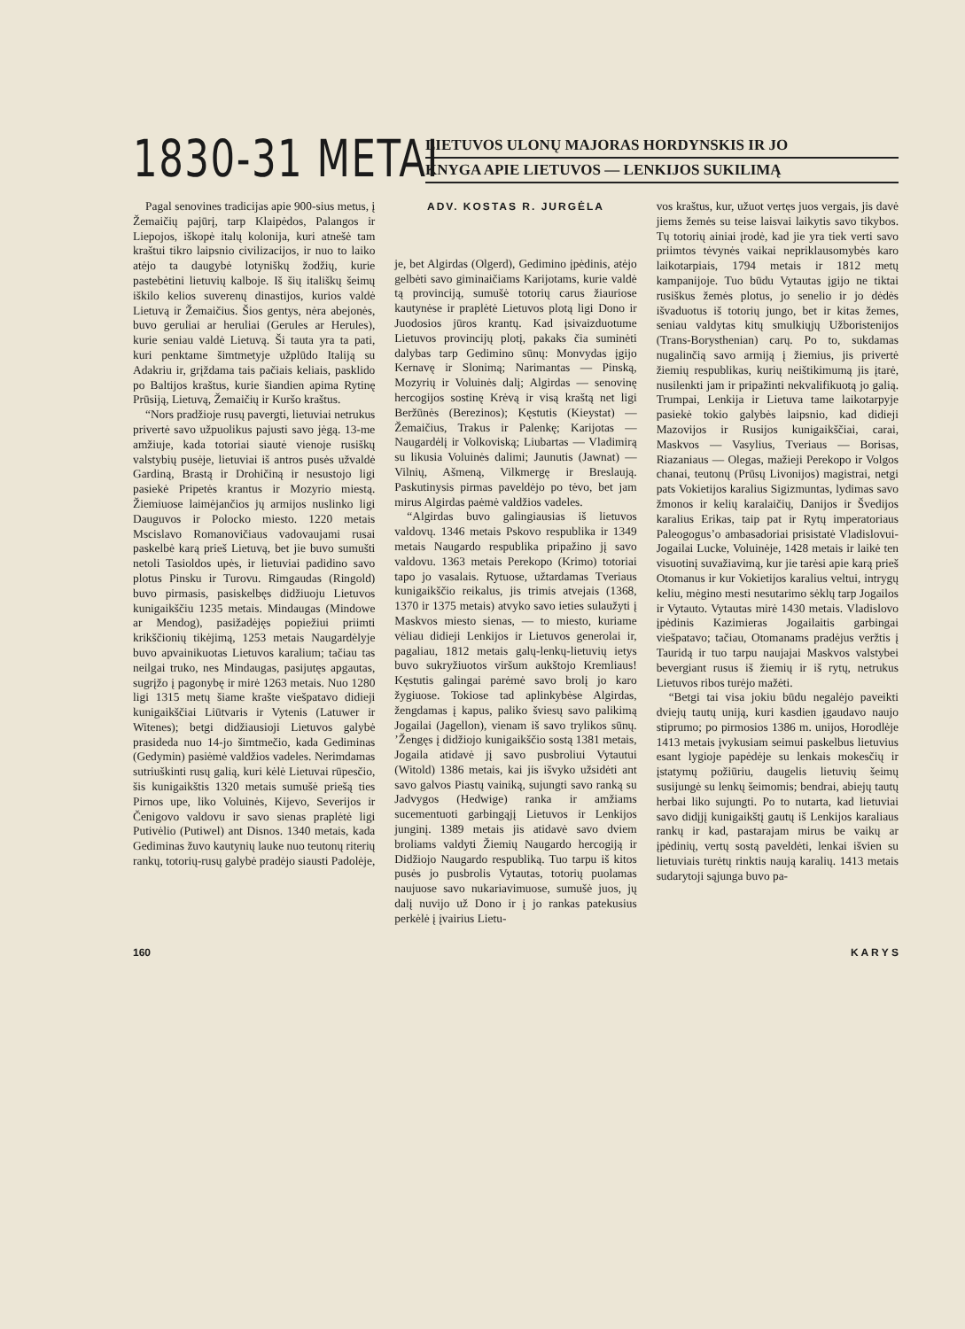1830-31 METAI
LIETUVOS ULONŲ MAJORAS HORDYNSKIS IR JO
KNYGA APIE LIETUVOS — LENKIJOS SUKILIMĄ
Pagal senovines tradicijas apie 900-sius metus, į Žemaičių pajūrį, tarp Klaipėdos, Palangos ir Liepojos, iškopė italų kolonija, kuri atnešė tam kraštui tikro laipsnio civilizacijos, ir nuo to laiko atėjo ta daugybė lotyniškų žodžių, kurie pastebėtini lietuvių kalboje. Iš šių itališkų šeimų iškilo kelios suverenų dinastijos, kurios valdė Lietuvą ir Žemaičius. Šios gentys, nėra abejonės, buvo geruliai ar heruliai (Gerules ar Herules), kurie seniau valdė Lietuvą. Ši tauta yra ta pati, kuri penktame šimtmetyje užplūdo Italiją su Adakriu ir, grįždama tais pačiais keliais, pasklido po Baltijos kraštus, kurie šiandien apima Rytinę Prūsiją, Lietuvą, Žemaičių ir Kuršo kraštus.
“Nors pradžioje rusų pavergti, lietuviai netrukus privertė savo užpuolikus pajusti savo jėgą. 13-me amžiuje, kada totoriai siautė vienoje rusiškų valstybių pusėje, lietuviai iš antros pusės užvaldė Gardiną, Brastą ir Drohičiną ir nesustojo ligi pasiekė Pripetės krantus ir Mozyrio miestą. Žiemiuose laimėjančios jų armijos nuslinko ligi Dauguvos ir Polocko miesto. 1220 metais Mscislavo Romanovičiaus vadovaujami rusai paskelbė karą prieš Lietuvą, bet jie buvo sumušti netoli Tasioldos upės, ir lietuviai padidino savo plotus Pinsku ir Turovu. Rimgaudas (Ringold) buvo pirmasis, pasiskelbęs didžiuoju Lietuvos kunigaikščiu 1235 metais. Mindaugas (Mindowe ar Mendog), pasižadėjęs popiežiui priimti krikščionių tikėjimą, 1253 metais Naugardėlyje buvo apvainikuotas Lietuvos karalium; tačiau tas neilgai truko, nes Mindaugas, pasijutęs apgautas, sugrįžo į pagonybę ir mirė 1263 metais. Nuo 1280 ligi 1315 metų šiame krašte viešpatavo didieji kunigaikščiai Liūtvaris ir Vytenis (Latuwer ir Witenes); betgi didžiausioji Lietuvos galybė prasideda nuo 14-jo šimtmečio, kada Gediminas (Gedymin) pasiėmė valdžios vadeles. Nerimdamas sutriuškinti rusų galią, kuri kėlė Lietuvai rūpesčio, šis kunigaikštis 1320 metais sumušė priešą ties Pirnos upe, liko Voluinės, Kijevo, Severijos ir Čenigovo valdovu ir savo sienas praplėtė ligi Putivėlio (Putiwel) ant Disnos. 1340 metais, kada Gediminas žuvo kautynių lauke nuo teutonų riterių rankų, totorių-rusų galybė pradėjo siausti Padolėje,
ADV. KOSTAS R. JURGĖLA
je, bet Algirdas (Olgerd), Gedimino įpėdinis, atėjo gelbėti savo giminaičiams Karijotams, kurie valdė tą provinciją, sumušė totorių carus žiauriose kautynėse ir praplėtė Lietuvos plotą ligi Dono ir Juodosios jūros krantų. Kad įsivaizduotume Lietuvos provincijų plotį, pakaks čia suminėti dalybas tarp Gedimino sūnų: Monvydas įgijo Kernavę ir Slonimą; Narimantas — Pinską, Mozyrių ir Voluinės dalį; Algirdas — senovinę hercogijos sostinę Krėvą ir visą kraštą net ligi Beržūnės (Berezinos); Kęstutis (Kieystat) — Žemaičius, Trakus ir Palenkę; Karijotas — Naugardėlį ir Volkoviską; Liubartas — Vladimirą su likusia Voluinės dalimi; Jaunutis (Jawnat) — Vilnių, Ašmeną, Vilkmergę ir Breslaują. Paskutinysis pirmas paveldėjo po tėvo, bet jam mirus Algirdas paėmė valdžios vadeles.
“Algirdas buvo galingiausias iš lietuvos valdovų. 1346 metais Pskovo respublika ir 1349 metais Naugardo respublika pripažino jį savo valdovu. 1363 metais Perekopo (Krimo) totoriai tapo jo vasalais. Rytuose, užtardamas Tveriaus kunigaikščio reikalus, jis trimis atvejais (1368, 1370 ir 1375 metais) atvyko savo ieties sulaužyti į Maskvos miesto sienas, — to miesto, kuriame vėliau didieji Lenkijos ir Lietuvos generolai ir, pagaliau, 1812 metais galų-lenkų-lietuvių ietys buvo sukryžiuotos viršum aukštojo Kremliaus! Kęstutis galingai parėmė savo brolį jo karo žygiuose. Tokiose tad aplinkybėse Algirdas, žengdamas į kapus, paliko šviesų savo palikimą Jogailai (Jagellon), vienam iš savo trylikos sūnų. ’Žengęs į didžiojo kunigaikščio sostą 1381 metais, Jogaila atidavė jį savo pusbroliui Vytautui (Witold) 1386 metais, kai jis išvyko užsidėti ant savo galvos Piastų vainiką, sujungti savo ranką su Jadvygos (Hedwige) ranka ir amžiams sucementuoti garbingąjį Lietuvos ir Lenkijos junginį. 1389 metais jis atidavė savo dviem broliams valdyti Žiemių Naugardo hercogiją ir Didžiojo Naugardo respubliką. Tuo tarpu iš kitos pusės jo pusbrolis Vytautas, totorių puolamas naujuose savo nukariavimuose, sumušė juos, jų dalį nuvijo už Dono ir į jo rankas patekusius perkėlė į įvairius Lietu-
vos kraštus, kur, užuot vertęs juos vergais, jis davė jiems žemės su teise laisvai laikytis savo tikybos. Tų totorių ainiai įrodė, kad jie yra tiek verti savo priimtos tėvynės vaikai nepriklausomybės karo laikotarpiais, 1794 metais ir 1812 metų kampanijoje. Tuo būdu Vytautas įgijo ne tiktai rusiškus žemės plotus, jo senelio ir jo dėdės išvaduotus iš totorių jungo, bet ir kitas žemes, seniau valdytas kitų smulkiųjų Užboristenijos (Trans-Borysthenian) carų. Po to, sukdamas nugalinčią savo armiją į žiemius, jis privertė žiemių respublikas, kurių neištikimumą jis įtarė, nusilenkti jam ir pripažinti nekvalifikuotą jo galią. Trumpai, Lenkija ir Lietuva tame laikotarpyje pasiekė tokio galybės laipsnio, kad didieji Mazovijos ir Rusijos kunigaikščiai, carai, Maskvos — Vasylius, Tveriaus — Borisas, Riazaniaus — Olegas, mažieji Perekopo ir Volgos chanai, teutonų (Prūsų Livonijos) magistrai, netgi pats Vokietijos karalius Sigizmuntas, lydimas savo žmonos ir kelių karalaičių, Danijos ir Švedijos karalius Erikas, taip pat ir Rytų imperatoriaus Paleogogus’o ambasadoriai prisistatė Vladislovui-Jogailai Lucke, Voluinėje, 1428 metais ir laikė ten visuotinį suvažiavimą, kur jie tarėsi apie karą prieš Otomanus ir kur Vokietijos karalius veltui, intrygų keliu, mėgino mesti nesutarimo sėklų tarp Jogailos ir Vytauto. Vytautas mirė 1430 metais. Vladislovo įpėdinis Kazimieras Jogailaitis garbingai viešpatavo; tačiau, Otomanams pradėjus veržtis į Tauridą ir tuo tarpu naujajai Maskvos valstybei bevergiant rusus iš žiemių ir iš rytų, netrukus Lietuvos ribos turėjo mažėti.
“Betgi tai visa jokiu būdu negalėjo paveikti dviejų tautų uniją, kuri kasdien įgaudavo naujo stiprumo; po pirmosios 1386 m. unijos, Horodlėje 1413 metais įvykusiam seimui paskelbus lietuvius esant lygioje papėdėje su lenkais mokesčių ir įstatymų požiūriu, daugelis lietuvių šeimų susijungė su lenkų šeimomis; bendrai, abiejų tautų herbai liko sujungti. Po to nutarta, kad lietuviai savo didįjį kunigaikštį gautų iš Lenkijos karaliaus rankų ir kad, pastarajam mirus be vaikų ar įpėdinių, vertų sostą paveldėti, lenkai išvien su lietuviais turėtų rinktis naują karalių. 1413 metais sudarytoji sąjunga buvo pa-
160 K A R Y S